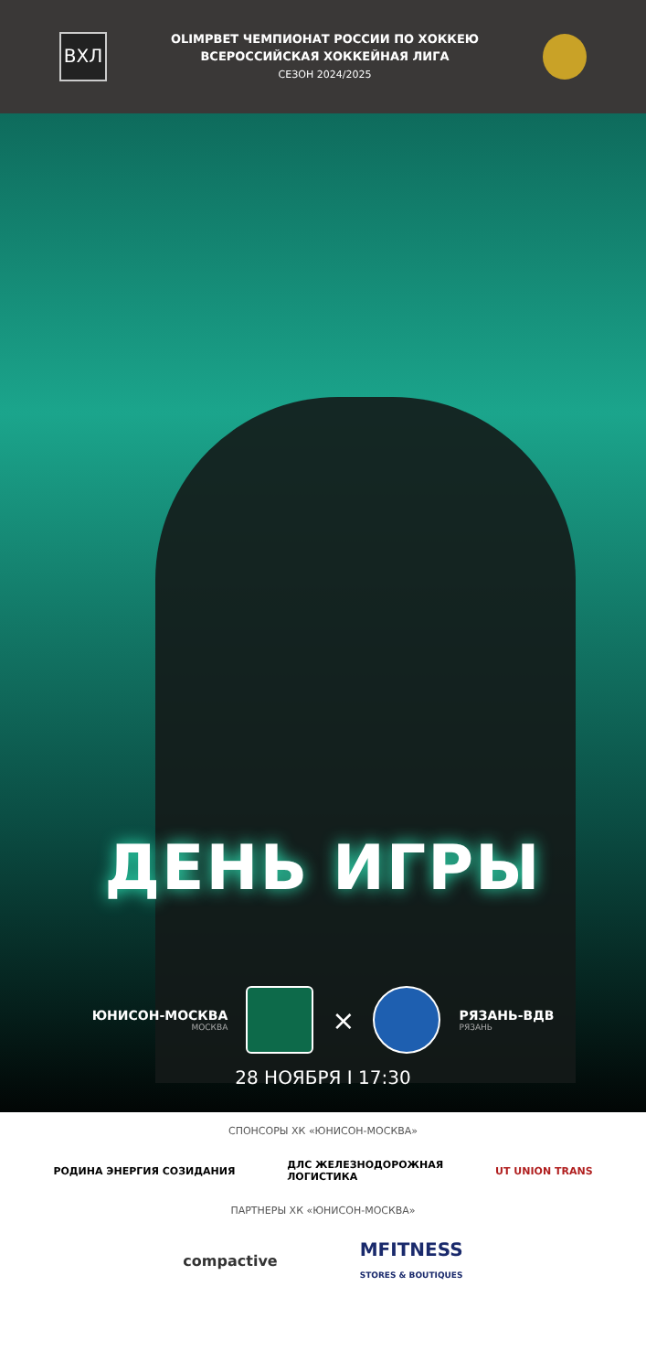ВХЛ
OLIMPBET ЧЕМПИОНАТ РОССИИ ПО ХОККЕЮ
ВСЕРОССИЙСКАЯ ХОККЕЙНАЯ ЛИГА
СЕЗОН 2024/2025
ДЕНЬ ИГРЫ
ЮНИСОН-МОСКВА
МОСКВА
×
РЯЗАНЬ-ВДВ
РЯЗАНЬ
28 НОЯБРЯ I 17:30
СПОНСОРЫ ХК «ЮНИСОН-МОСКВА»
РОДИНА ЭНЕРГИЯ СОЗИДАНИЯ ДЛС ЖЕЛЕЗНОДОРОЖНАЯ
ЛОГИСТИКА UT UNION TRANS
ПАРТНЕРЫ ХК «ЮНИСОН-МОСКВА»
compactive MFITNESS
STORES & BOUTIQUES